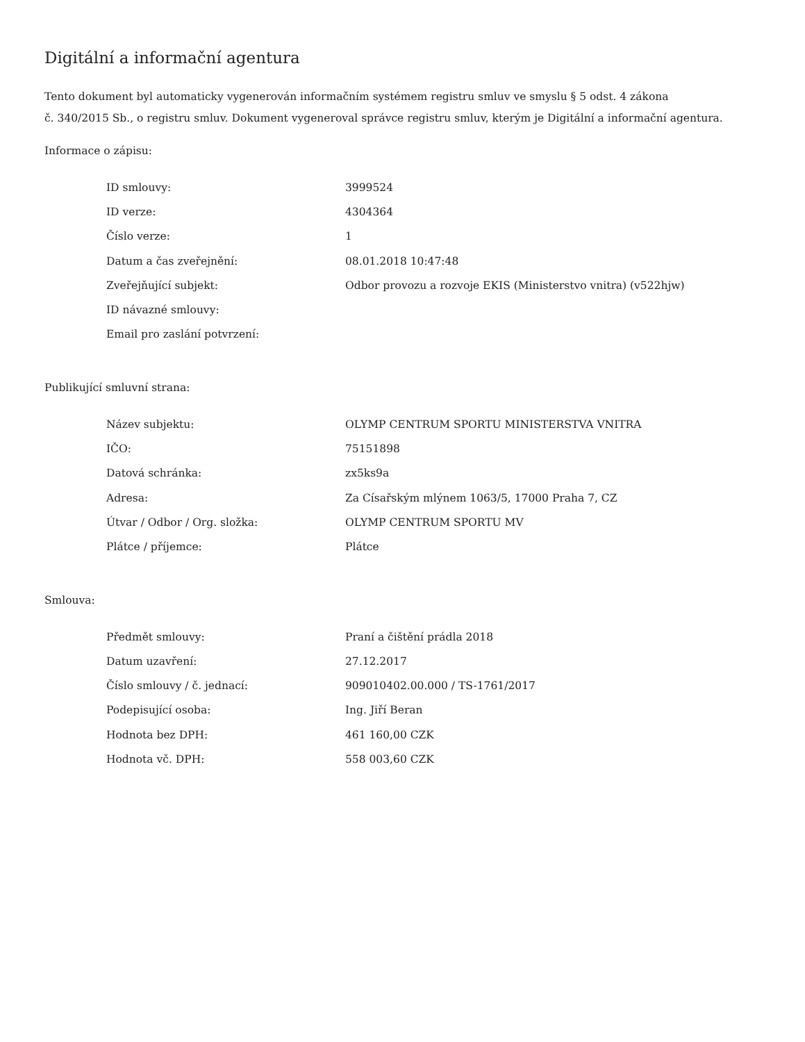Digitální a informační agentura
Tento dokument byl automaticky vygenerován informačním systémem registru smluv ve smyslu § 5 odst. 4 zákona
č. 340/2015 Sb., o registru smluv. Dokument vygeneroval správce registru smluv, kterým je Digitální a informační agentura.
Informace o zápisu:
| ID smlouvy: | 3999524 |
| ID verze: | 4304364 |
| Číslo verze: | 1 |
| Datum a čas zveřejnění: | 08.01.2018 10:47:48 |
| Zveřejňující subjekt: | Odbor provozu a rozvoje EKIS (Ministerstvo vnitra) (v522hjw) |
| ID návazné smlouvy: | |
| Email pro zaslání potvrzení: | |
Publikující smluvní strana:
| Název subjektu: | OLYMP CENTRUM SPORTU MINISTERSTVA VNITRA |
| IČO: | 75151898 |
| Datová schránka: | zx5ks9a |
| Adresa: | Za Císařským mlýnem 1063/5, 17000 Praha 7, CZ |
| Útvar / Odbor / Org. složka: | OLYMP CENTRUM SPORTU MV |
| Plátce / příjemce: | Plátce |
Smlouva:
| Předmět smlouvy: | Praní a čištění prádla 2018 |
| Datum uzavření: | 27.12.2017 |
| Číslo smlouvy / č. jednací: | 909010402.00.000 / TS-1761/2017 |
| Podepisující osoba: | Ing. Jiří Beran |
| Hodnota bez DPH: | 461 160,00 CZK |
| Hodnota vč. DPH: | 558 003,60 CZK |